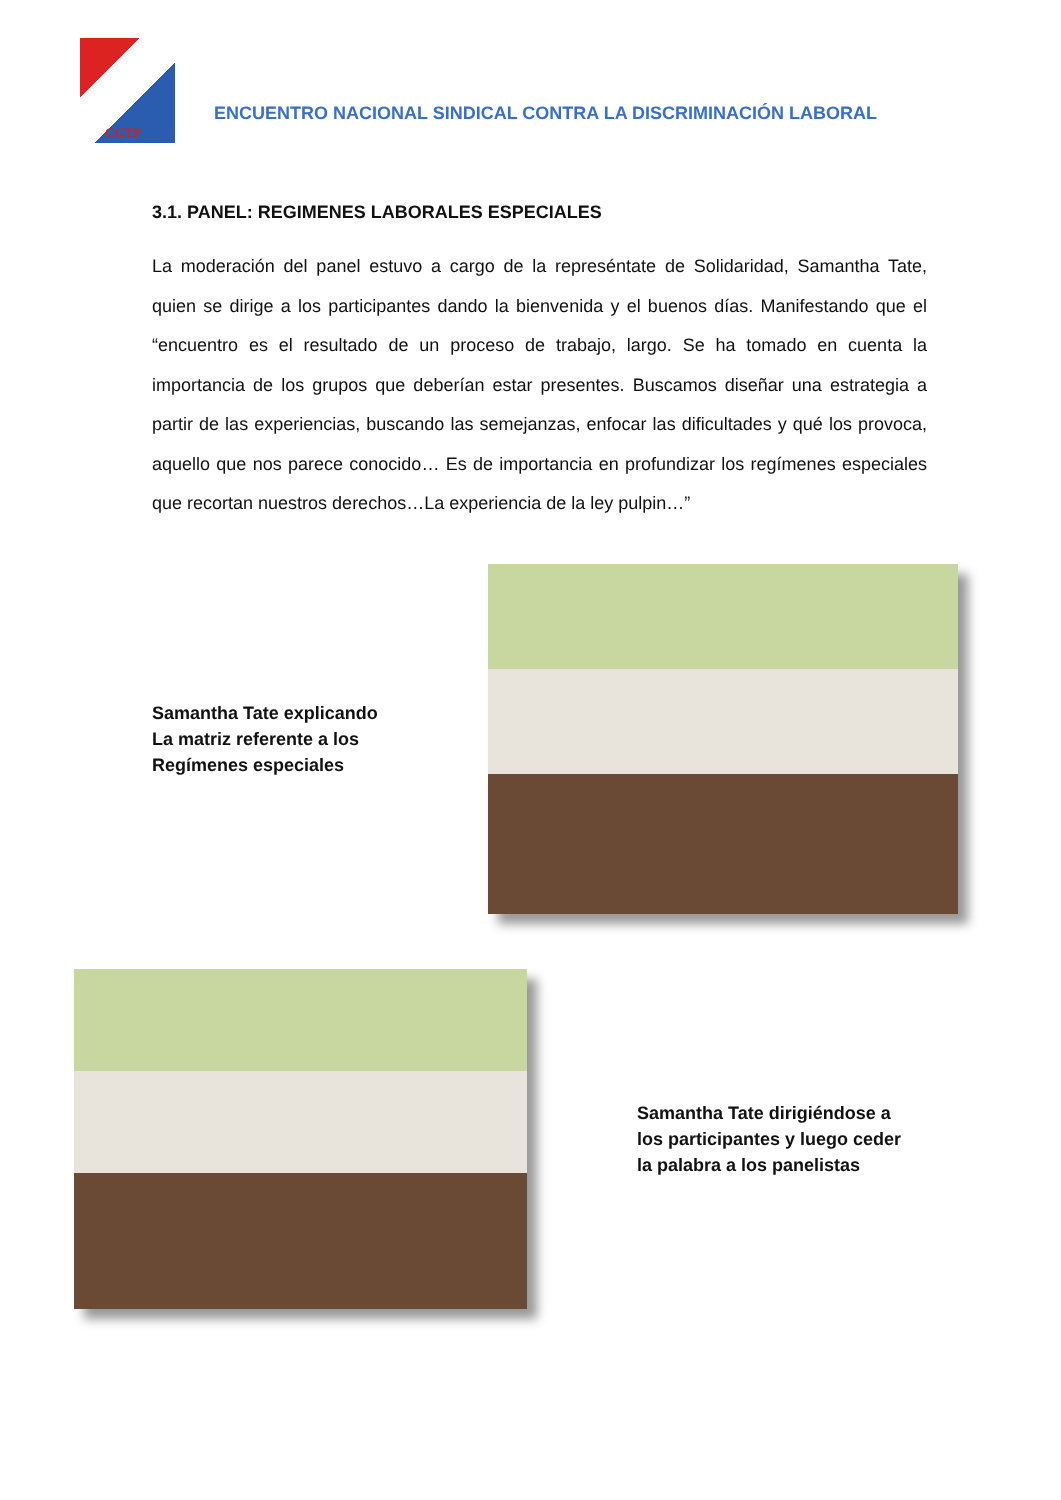CGTP
ENCUENTRO NACIONAL SINDICAL CONTRA LA DISCRIMINACIÓN LABORAL
3.1. PANEL: REGIMENES LABORALES ESPECIALES
La moderación del panel estuvo a cargo de la represéntate de Solidaridad, Samantha Tate, quien se dirige a los participantes dando la bienvenida y el buenos días. Manifestando que el “encuentro es el resultado de un proceso de trabajo, largo. Se ha tomado en cuenta la importancia de los grupos que deberían estar presentes. Buscamos diseñar una estrategia a partir de las experiencias, buscando las semejanzas, enfocar las dificultades y qué los provoca, aquello que nos parece conocido… Es de importancia en profundizar los regímenes especiales que recortan nuestros derechos…La experiencia de la ley pulpin…”
Samantha Tate explicando
La matriz referente a los
Regímenes especiales
Samantha Tate dirigiéndose a
los participantes y luego ceder
la palabra a los panelistas